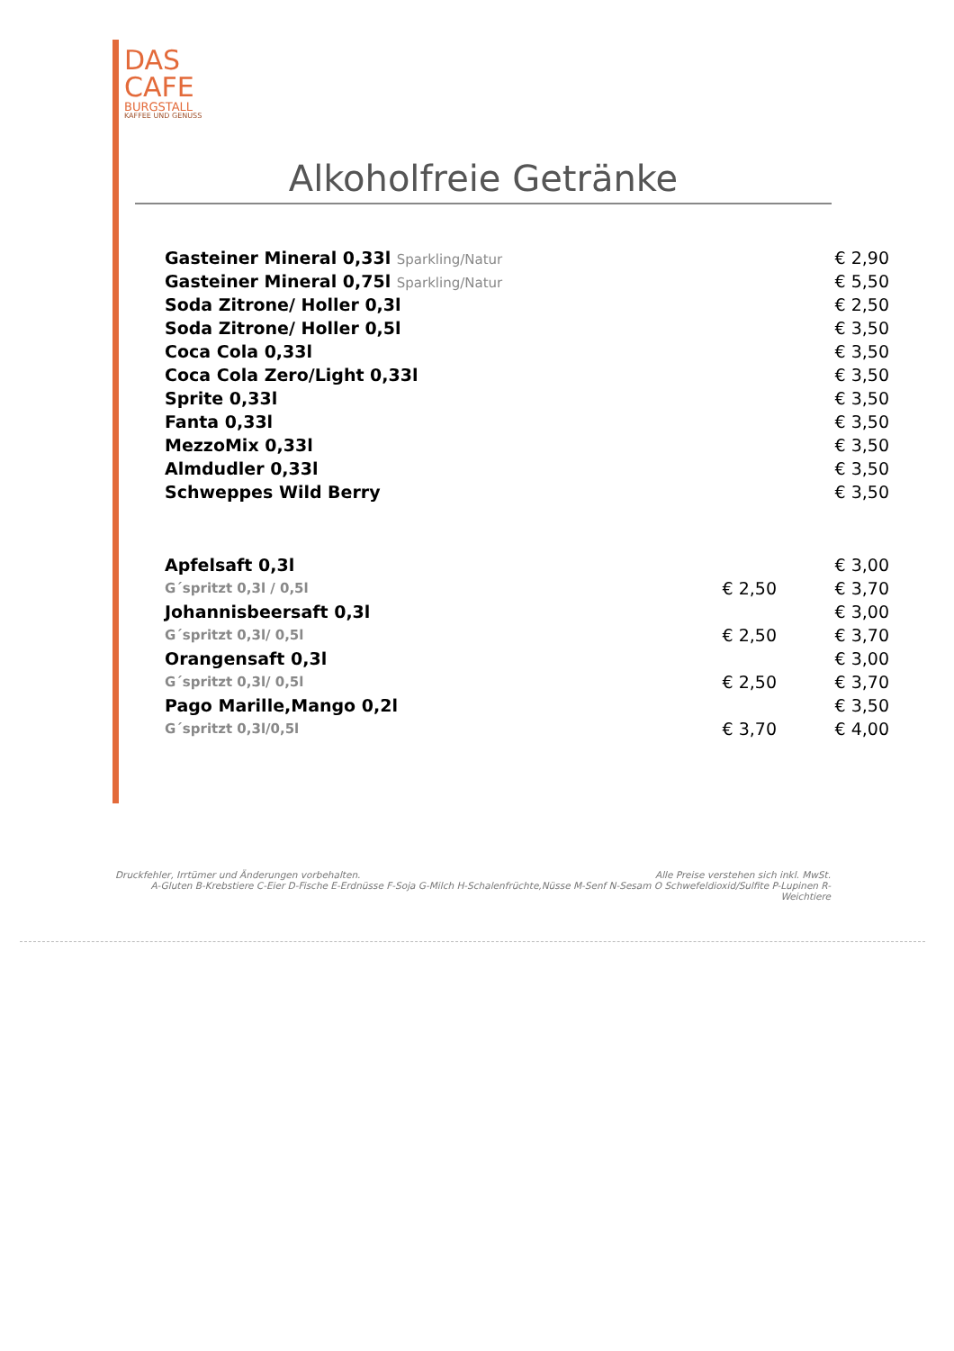DAS
CAFE
BURGSTALL
KAFFEE UND GENUSS
Alkoholfreie Getränke
| Gasteiner Mineral 0,33l Sparkling/Natur | | € 2,90 |
| Gasteiner Mineral 0,75l Sparkling/Natur | | € 5,50 |
| Soda Zitrone/ Holler 0,3l | | € 2,50 |
| Soda Zitrone/ Holler 0,5l | | € 3,50 |
| Coca Cola 0,33l | | € 3,50 |
| Coca Cola Zero/Light 0,33l | | € 3,50 |
| Sprite 0,33l | | € 3,50 |
| Fanta 0,33l | | € 3,50 |
| MezzoMix 0,33l | | € 3,50 |
| Almdudler 0,33l | | € 3,50 |
| Schweppes Wild Berry | | € 3,50 |
| Apfelsaft 0,3l | | € 3,00 |
| G´spritzt 0,3l / 0,5l | € 2,50 | € 3,70 |
| Johannisbeersaft 0,3l | | € 3,00 |
| G´spritzt 0,3l/ 0,5l | € 2,50 | € 3,70 |
| Orangensaft 0,3l | | € 3,00 |
| G´spritzt 0,3l/ 0,5l | € 2,50 | € 3,70 |
| Pago Marille,Mango 0,2l | | € 3,50 |
| G´spritzt 0,3l/0,5l | € 3,70 | € 4,00 |
Druckfehler, Irrtümer und Änderungen vorbehalten. Alle Preise verstehen sich inkl. MwSt.
A-Gluten B-Krebstiere C-Eier D-Fische E-Erdnüsse F-Soja G-Milch H-Schalenfrüchte,Nüsse M-Senf N-Sesam O Schwefeldioxid/Sulfite P-Lupinen R-Weichtiere